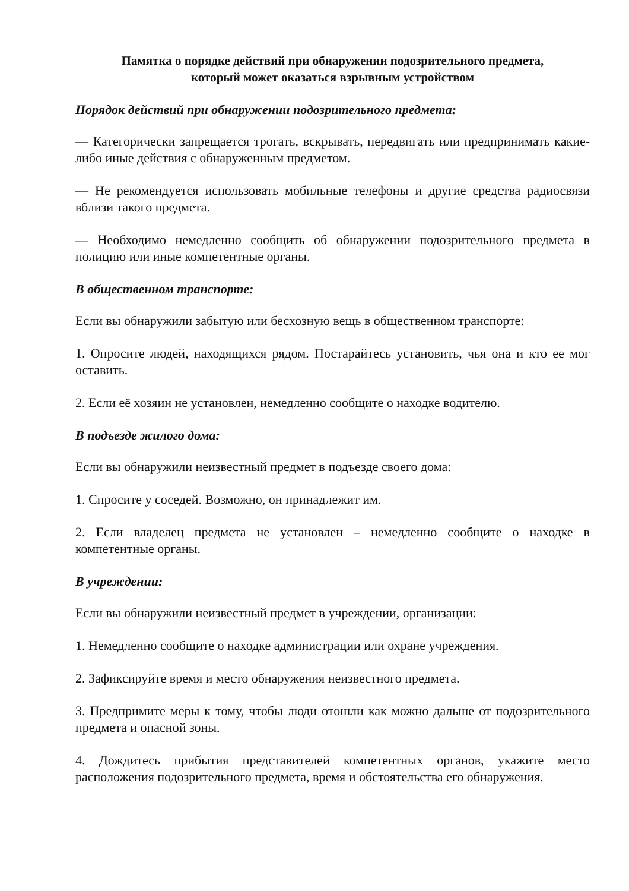Памятка о порядке действий при обнаружении подозрительного предмета,
который может оказаться взрывным устройством
Порядок действий при обнаружении подозрительного предмета:
— Категорически запрещается трогать, вскрывать, передвигать или предпринимать какие-либо иные действия с обнаруженным предметом.
— Не рекомендуется использовать мобильные телефоны и другие средства радиосвязи вблизи такого предмета.
— Необходимо немедленно сообщить об обнаружении подозрительного предмета в полицию или иные компетентные органы.
В общественном транспорте:
Если вы обнаружили забытую или бесхозную вещь в общественном транспорте:
1. Опросите людей, находящихся рядом. Постарайтесь установить, чья она и кто ее мог оставить.
2. Если её хозяин не установлен, немедленно сообщите о находке водителю.
В подъезде жилого дома:
Если вы обнаружили неизвестный предмет в подъезде своего дома:
1. Спросите у соседей. Возможно, он принадлежит им.
2. Если владелец предмета не установлен – немедленно сообщите о находке в компетентные органы.
В учреждении:
Если вы обнаружили неизвестный предмет в учреждении, организации:
1. Немедленно сообщите о находке администрации или охране учреждения.
2. Зафиксируйте время и место обнаружения неизвестного предмета.
3. Предпримите меры к тому, чтобы люди отошли как можно дальше от подозрительного предмета и опасной зоны.
4. Дождитесь прибытия представителей компетентных органов, укажите место расположения подозрительного предмета, время и обстоятельства его обнаружения.